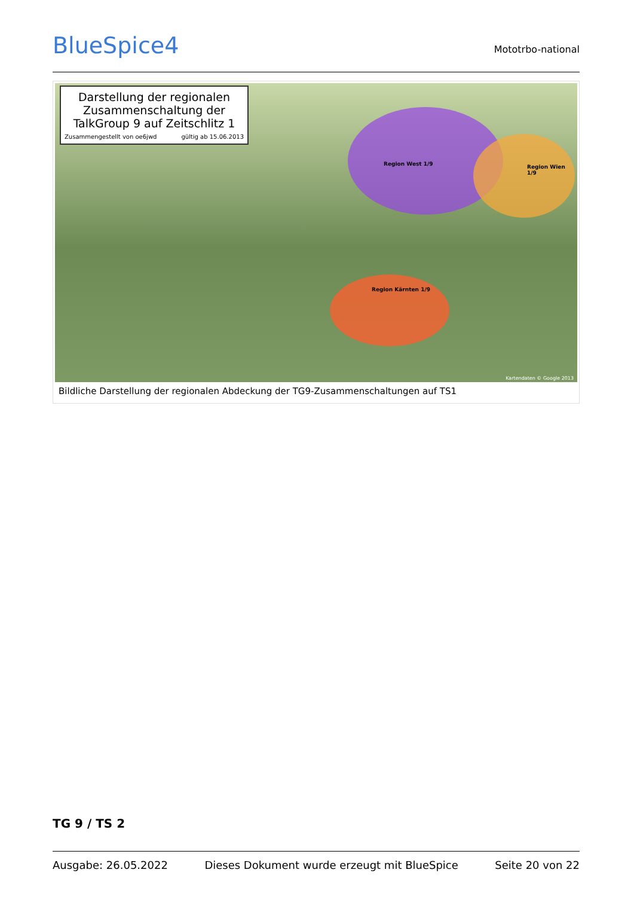BlueSpice4
Mototrbo-national
Darstellung der regionalen Zusammenschaltung der TalkGroup 9 auf Zeitschlitz 1
Zusammengestellt von oe6jwd gültig ab 15.06.2013
Region West 1/9
Region Wien 1/9
Region Kärnten 1/9
Kartendaten © Google 2013
Bildliche Darstellung der regionalen Abdeckung der TG9-Zusammenschaltungen auf TS1
TG 9 / TS 2
Ausgabe: 26.05.2022 Dieses Dokument wurde erzeugt mit BlueSpice Seite 20 von 22